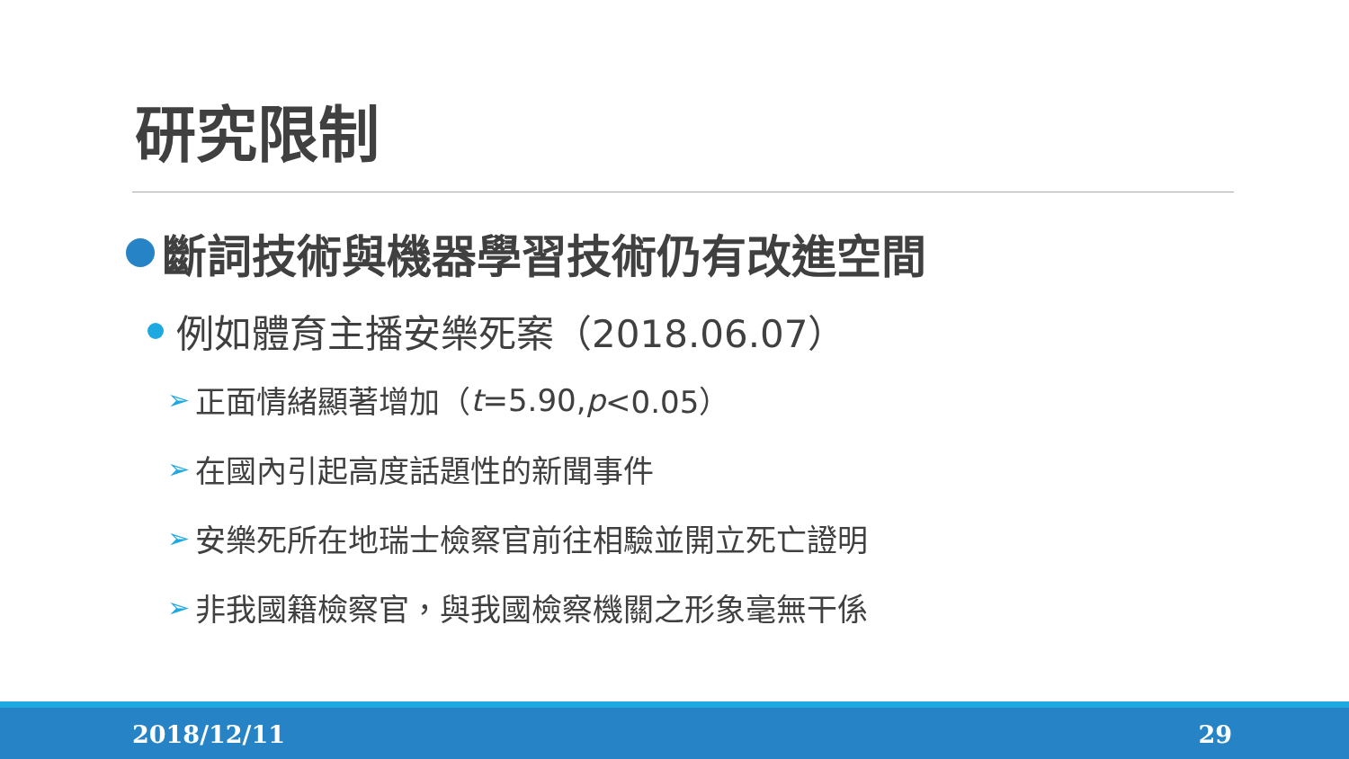研究限制
斷詞技術與機器學習技術仍有改進空間
例如體育主播安樂死案（2018.06.07）
➢ 正面情緒顯著增加（ t =5.90, p <0.05）
➢ 在國內引起高度話題性的新聞事件
➢ 安樂死所在地瑞士檢察官前往相驗並開立死亡證明
➢ 非我國籍檢察官，與我國檢察機關之形象毫無干係
2018/12/11 29